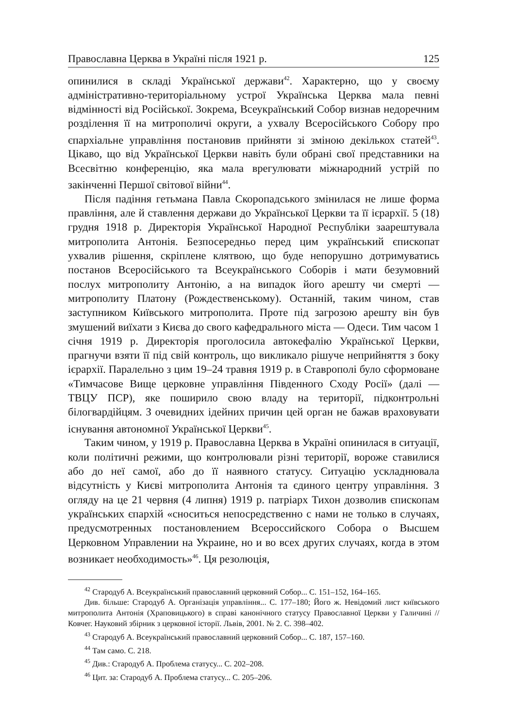Православна Церква в Україні після 1921 р. 125
опинилися в складі Української держави<sup>42</sup>. Характерно, що у своєму адміністративно-територіальному устрої Українська Церква мала певні відмінності від Російської. Зокрема, Всеукраїнський Собор визнав недоречним розділення її на митрополичі округи, а ухвалу Всеросійського Собору про єпархіальне управління постановив прийняти зі зміною декількох статей<sup>43</sup>. Цікаво, що від Української Церкви навіть були обрані свої представники на Всесвітню конференцію, яка мала врегулювати міжнародний устрій по закінченні Першої світової війни<sup>44</sup>.
Після падіння гетьмана Павла Скоропадського змінилася не лише форма правління, але й ставлення держави до Української Церкви та її ієрархії. 5 (18) грудня 1918 р. Директорія Української Народної Республіки заарештувала митрополита Антонія. Безпосередньо перед цим український єпископат ухвалив рішення, скріплене клятвою, що буде непорушно дотримуватись постанов Всеросійського та Всеукраїнського Соборів і мати безумовний послух митрополиту Антонію, а на випадок його арешту чи смерті — митрополиту Платону (Рождественському). Останній, таким чином, став заступником Київського митрополита. Проте під загрозою арешту він був змушений виїхати з Києва до свого кафедрального міста — Одеси. Тим часом 1 січня 1919 р. Директорія проголосила автокефалію Української Церкви, прагнучи взяти її під свій контроль, що викликало рішуче неприйняття з боку ієрархії. Паралельно з цим 19–24 травня 1919 р. в Ставрополі було сформоване «Тимчасове Вище церковне управління Південного Сходу Росії» (далі — ТВЦУ ПСР), яке поширило свою владу на території, підконтрольні білогвардійцям. З очевидних ідейних причин цей орган не бажав враховувати існування автономної Української Церкви<sup>45</sup>.
Таким чином, у 1919 р. Православна Церква в Україні опинилася в ситуації, коли політичні режими, що контролювали різні території, вороже ставилися або до неї самої, або до її наявного статусу. Ситуацію ускладнювала відсутність у Києві митрополита Антонія та єдиного центру управління. З огляду на це 21 червня (4 липня) 1919 р. патріарх Тихон дозволив єпископам українських єпархій «сноситься непосредственно с нами не только в случаях, предусмотренных постановлением Всероссийского Собора о Высшем Церковном Управлении на Украине, но и во всех других случаях, когда в этом возникает необходимость»<sup>46</sup>. Ця резолюція,
<sup>42</sup> Стародуб А. Всеукраїнський православний церковний Собор... С. 151–152, 164–165.
Див. більше: Стародуб А. Організація управління... С. 177–180; Його ж. Невідомий лист київського митрополита Антонія (Храповицького) в справі канонічного статусу Православної Церкви у Галичині // Ковчег. Науковий збірник з церковної історії. Львів, 2001. № 2. С. 398–402.
<sup>43</sup> Стародуб А. Всеукраїнський православний церковний Собор... С. 187, 157–160.
<sup>44</sup> Там само. С. 218.
<sup>45</sup> Див.: Стародуб А. Проблема статусу... С. 202–208.
<sup>46</sup> Цит. за: Стародуб А. Проблема статусу... С. 205–206.